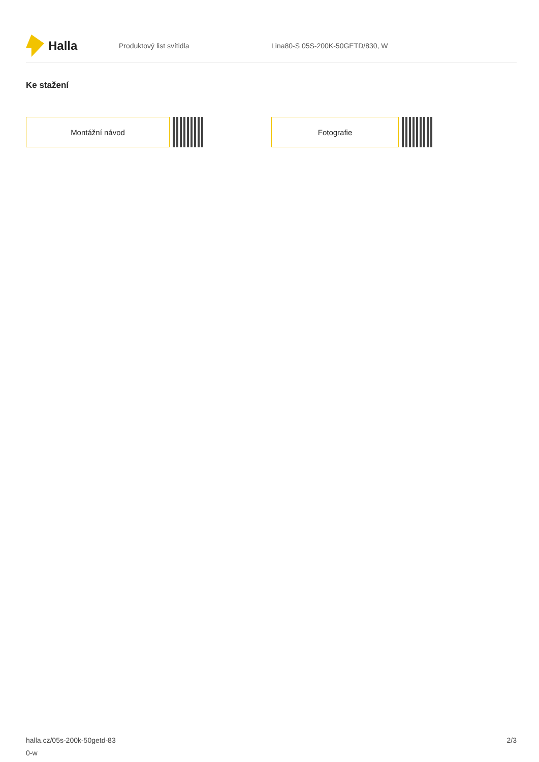Halla
Produktový list svítidla
Lina80-S 05S-200K-50GETD/830, W
Ke stažení
Montážní návod Fotografie
halla.cz/05s-200k-50getd-83
0-w
2/3